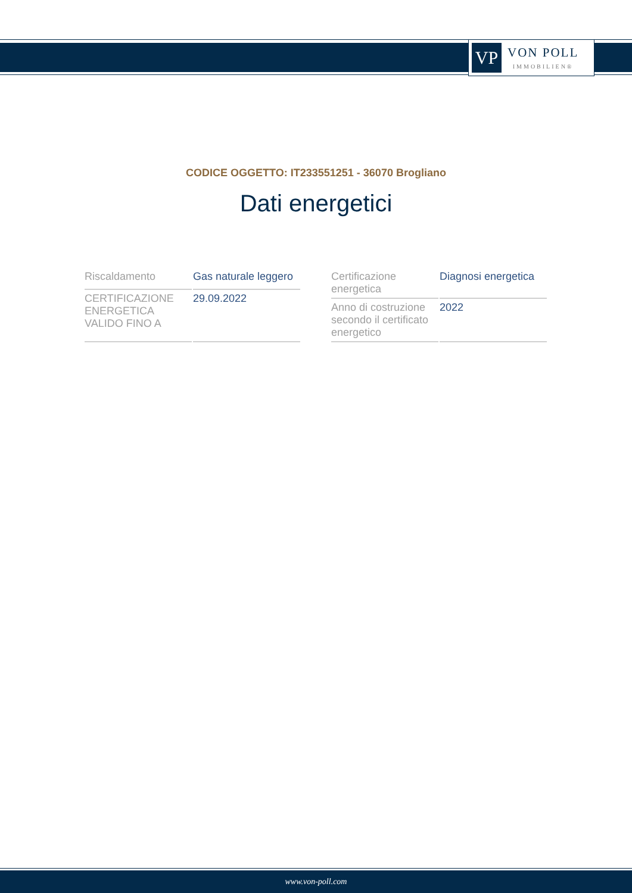VP
VON POLL
IMMOBILIEN®
CODICE OGGETTO: IT233551251 - 36070 Brogliano
Dati energetici
| Riscaldamento | Gas naturale leggero |
| CERTIFICAZIONE ENERGETICA VALIDO FINO A | 29.09.2022 |
| Certificazione energetica | Diagnosi energetica |
| Anno di costruzione secondo il certificato energetico | 2022 |
www.von-poll.com